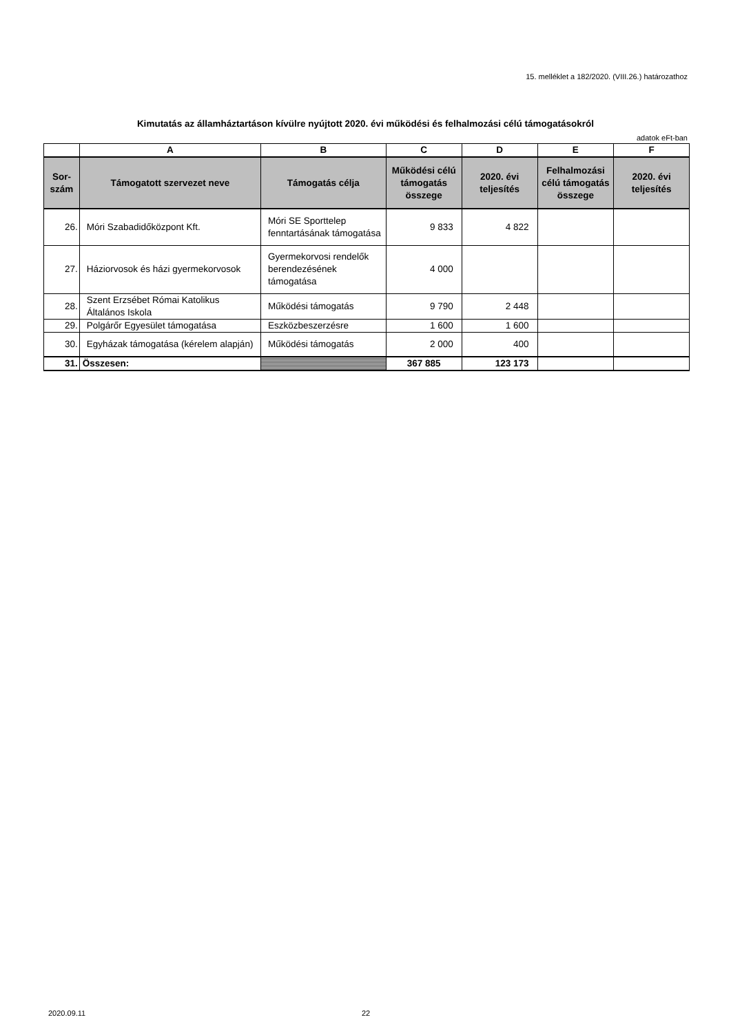15. melléklet a 182/2020. (VIII.26.) határozathoz
Kimutatás az államháztartáson kívülre nyújtott 2020. évi működési és felhalmozási célú támogatásokról
adatok eFt-ban
| | A | B | C | D | E | F |
| --- | --- | --- | --- | --- | --- | --- |
| Sor- szám | Támogatott szervezet neve | Támogatás célja | Működési célú támogatás összege | 2020. évi teljesítés | Felhalmozási célú támogatás összege | 2020. évi teljesítés |
| 26. | Móri Szabadidőközpont Kft. | Móri SE Sporttelep fenntartásának támogatása | 9 833 | 4 822 | | |
| 27. | Háziorvosok és házi gyermekorvosok | Gyermekorvosi rendelők berendezésének támogatása | 4 000 | | | |
| 28. | Szent Erzsébet Római Katolikus Általános Iskola | Működési támogatás | 9 790 | 2 448 | | |
| 29. | Polgárőr Egyesület támogatása | Eszközbeszerzésre | 1 600 | 1 600 | | |
| 30. | Egyházak támogatása (kérelem alapján) | Működési támogatás | 2 000 | 400 | | |
| 31. | Összesen: | | 367 885 | 123 173 | | |
2020.09.11 22